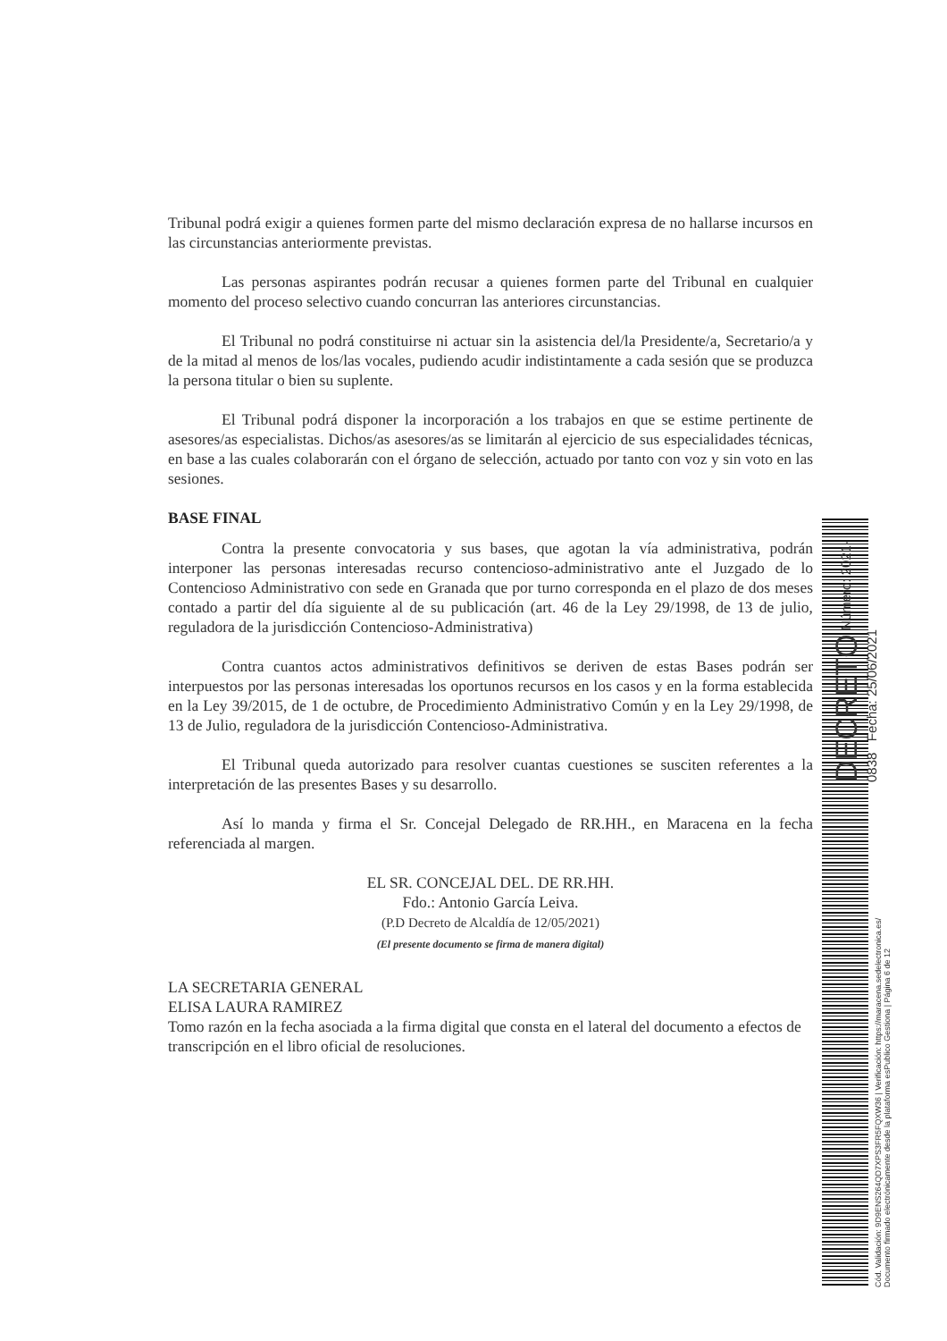Tribunal podrá exigir a quienes formen parte del mismo declaración expresa de no hallarse incursos en las circunstancias anteriormente previstas.
Las personas aspirantes podrán recusar a quienes formen parte del Tribunal en cualquier momento del proceso selectivo cuando concurran las anteriores circunstancias.
El Tribunal no podrá constituirse ni actuar sin la asistencia del/la Presidente/a, Secretario/a y de la mitad al menos de los/las vocales, pudiendo acudir indistintamente a cada sesión que se produzca la persona titular o bien su suplente.
El Tribunal podrá disponer la incorporación a los trabajos en que se estime pertinente de asesores/as especialistas. Dichos/as asesores/as se limitarán al ejercicio de sus especialidades técnicas, en base a las cuales colaborarán con el órgano de selección, actuado por tanto con voz y sin voto en las sesiones.
BASE FINAL
Contra la presente convocatoria y sus bases, que agotan la vía administrativa, podrán interponer las personas interesadas recurso contencioso-administrativo ante el Juzgado de lo Contencioso Administrativo con sede en Granada que por turno corresponda en el plazo de dos meses contado a partir del día siguiente al de su publicación (art. 46 de la Ley 29/1998, de 13 de julio, reguladora de la jurisdicción Contencioso-Administrativa)
Contra cuantos actos administrativos definitivos se deriven de estas Bases podrán ser interpuestos por las personas interesadas los oportunos recursos en los casos y en la forma establecida en la Ley 39/2015, de 1 de octubre, de Procedimiento Administrativo Común y en la Ley 29/1998, de 13 de Julio, reguladora de la jurisdicción Contencioso-Administrativa.
El Tribunal queda autorizado para resolver cuantas cuestiones se susciten referentes a la interpretación de las presentes Bases y su desarrollo.
Así lo manda y firma el Sr. Concejal Delegado de RR.HH., en Maracena en la fecha referenciada al margen.
EL SR. CONCEJAL DEL. DE RR.HH.
Fdo.: Antonio García Leiva.
(P.D Decreto de Alcaldía de 12/05/2021)
(El presente documento se firma de manera digital)
LA SECRETARIA GENERAL
ELISA LAURA RAMIREZ
Tomo razón en la fecha asociada a la firma digital que consta en el lateral del documento a efectos de transcripción en el libro oficial de resoluciones.
Cód. Validación: 9D9ENS264QD7XPS3FR5FQXW36 | Verificación: https://maracena.sedelectronica.es/
Documento firmado electrónicamente desde la plataforma esPublico Gestiona | Página 6 de 12
DECRETO Número: 2021-0838 Fecha: 25/06/2021